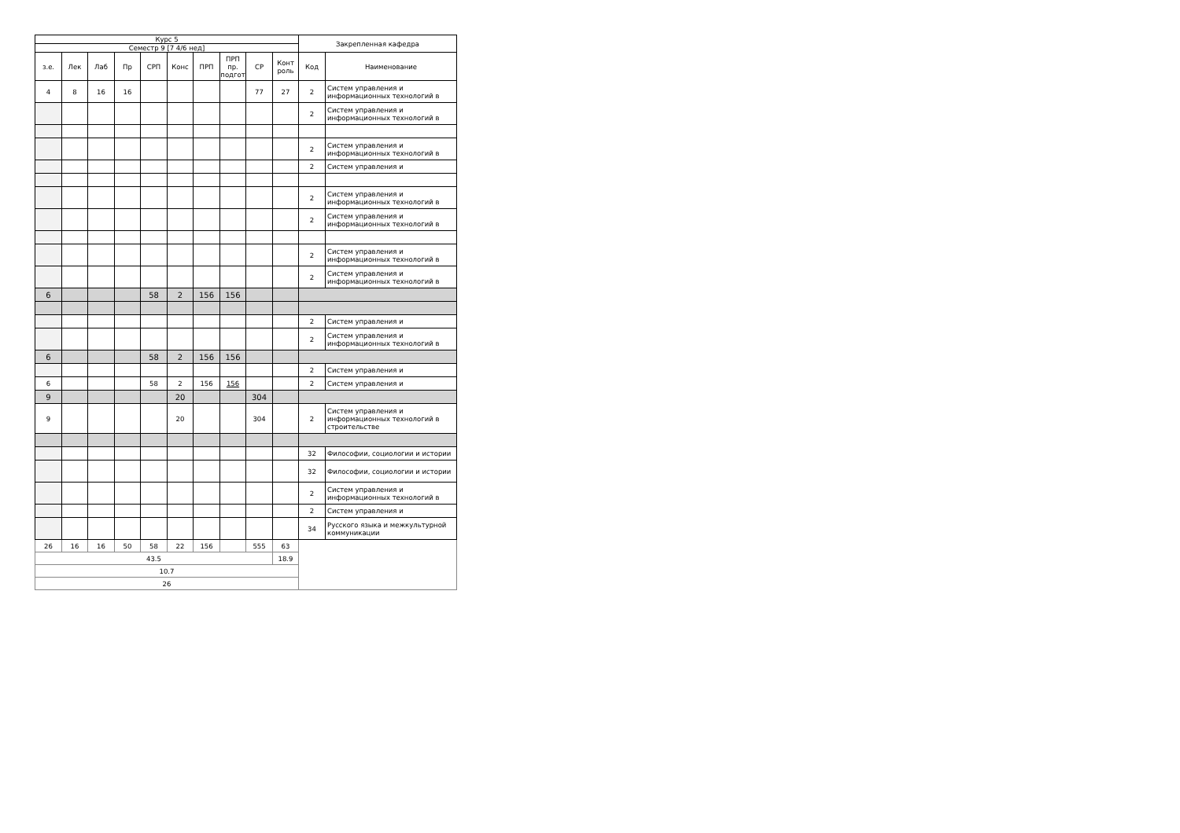| Курс 5 | | | | | | | | | | Закрепленная кафедра | |
| --- | --- | --- | --- | --- | --- | --- | --- | --- | --- | --- | --- |
| Семестр 9 [7 4/6 нед] | | | | | | | | | | | |
| з.е. | Лек | Лаб | Пр | СРП | Конс | ПРП | ПРП пр. подгот | СР | Конт роль | Код | Наименование |
| 4 | 8 | 16 | 16 | | | | | 77 | 27 | 2 | Систем управления и информационных технологий в |
| | | | | | | | | | | 2 | Систем управления и информационных технологий в |
| | | | | | | | | | | 2 | Систем управления и информационных технологий в |
| | | | | | | | | | | 2 | Систем управления и |
| | | | | | | | | | | 2 | Систем управления и информационных технологий в |
| | | | | | | | | | | 2 | Систем управления и информационных технологий в |
| | | | | | | | | | | 2 | Систем управления и информационных технологий в |
| | | | | | | | | | | 2 | Систем управления и информационных технологий в |
| 6 | | | | 58 | 2 | 156 | 156 | | | | |
| | | | | | | | | | | 2 | Систем управления и |
| | | | | | | | | | | 2 | Систем управления и информационных технологий в |
| 6 | | | | 58 | 2 | 156 | 156 | | | | |
| | | | | | | | | | | 2 | Систем управления и |
| 6 | | | | 58 | 2 | 156 | 156 | | | 2 | Систем управления и |
| 9 | | | | | 20 | | | 304 | | | |
| 9 | | | | | 20 | | | 304 | | 2 | Систем управления и информационных технологий в строительстве |
| | | | | | | | | | | 32 | Философии, социологии и истории |
| | | | | | | | | | | 32 | Философии, социологии и истории |
| | | | | | | | | | | 2 | Систем управления и информационных технологий в |
| | | | | | | | | | | 2 | Систем управления и |
| | | | | | | | | | | 34 | Русского языка и межкультурной коммуникации |
| 26 | 16 | 16 | 50 | 58 | 22 | 156 | | 555 | 63 | | |
| 43.5 | | | | | | | | | 18.9 | | |
| 10.7 | | | | | | | | | | | |
| 26 | | | | | | | | | | | |